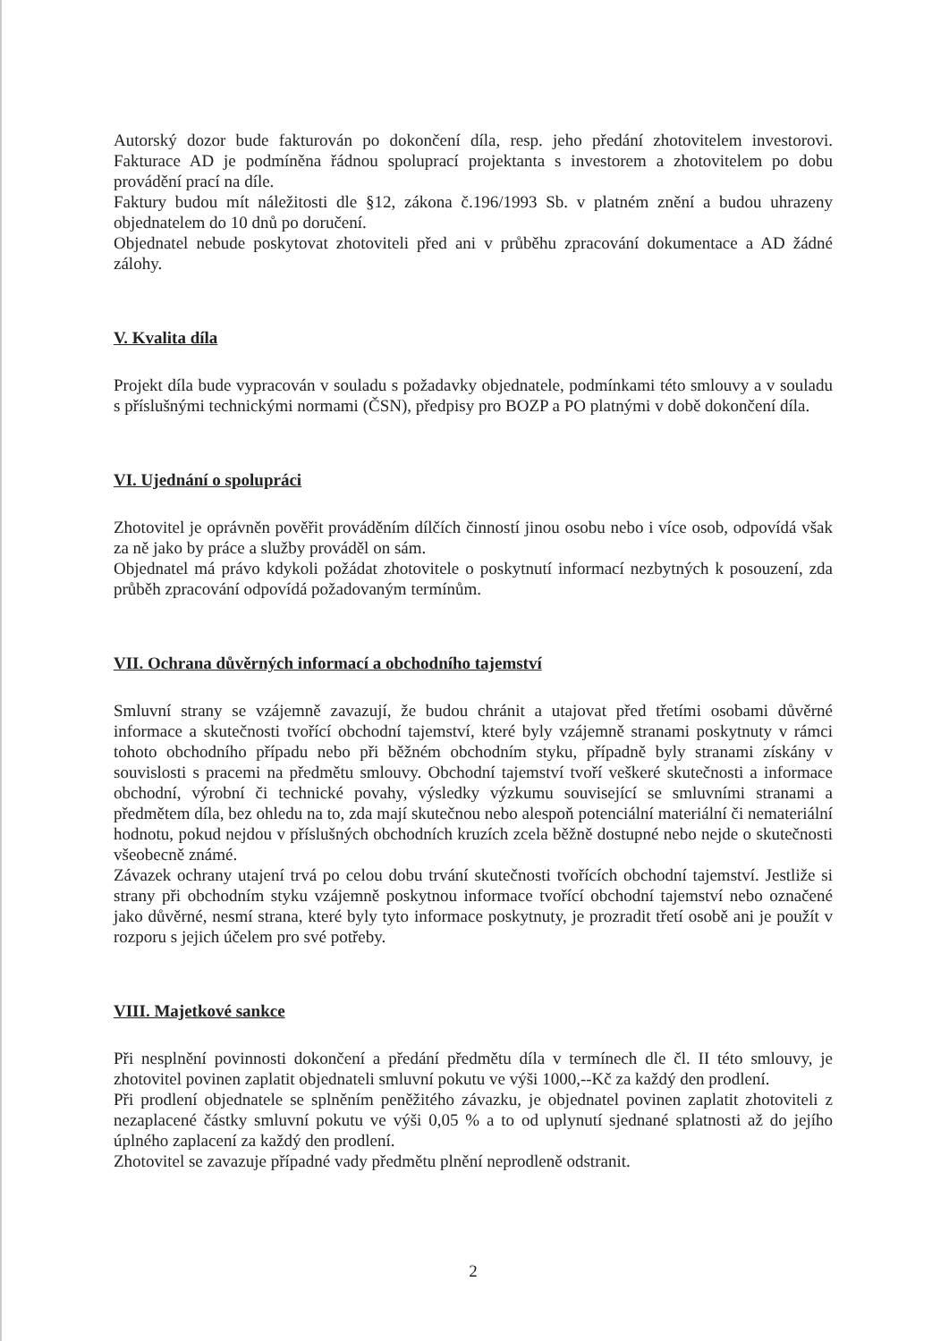Autorský dozor bude fakturován po dokončení díla, resp. jeho předání zhotovitelem investorovi. Fakturace AD je podmíněna řádnou spoluprací projektanta s investorem a zhotovitelem po dobu provádění prací na díle.
Faktury budou mít náležitosti dle §12, zákona č.196/1993 Sb. v platném znění a budou uhrazeny objednatelem do 10 dnů po doručení.
Objednatel nebude poskytovat zhotoviteli před ani v průběhu zpracování dokumentace a AD žádné zálohy.
V. Kvalita díla
Projekt díla bude vypracován v souladu s požadavky objednatele, podmínkami této smlouvy a v souladu s příslušnými technickými normami (ČSN), předpisy pro BOZP a PO platnými v době dokončení díla.
VI. Ujednání o spolupráci
Zhotovitel je oprávněn pověřit prováděním dílčích činností jinou osobu nebo i více osob, odpovídá však za ně jako by práce a služby prováděl on sám.
Objednatel má právo kdykoli požádat zhotovitele o poskytnutí informací nezbytných k posouzení, zda průběh zpracování odpovídá požadovaným termínům.
VII. Ochrana důvěrných informací a obchodního tajemství
Smluvní strany se vzájemně zavazují, že budou chránit a utajovat před třetími osobami důvěrné informace a skutečnosti tvořící obchodní tajemství, které byly vzájemně stranami poskytnuty v rámci tohoto obchodního případu nebo při běžném obchodním styku, případně byly stranami získány v souvislosti s pracemi na předmětu smlouvy. Obchodní tajemství tvoří veškeré skutečnosti a informace obchodní, výrobní či technické povahy, výsledky výzkumu související se smluvními stranami a předmětem díla, bez ohledu na to, zda mají skutečnou nebo alespoň potenciální materiální či nemateriální hodnotu, pokud nejdou v příslušných obchodních kruzích zcela běžně dostupné nebo nejde o skutečnosti všeobecně známé.
Závazek ochrany utajení trvá po celou dobu trvání skutečnosti tvořících obchodní tajemství. Jestliže si strany při obchodním styku vzájemně poskytnou informace tvořící obchodní tajemství nebo označené jako důvěrné, nesmí strana, které byly tyto informace poskytnuty, je prozradit třetí osobě ani je použít v rozporu s jejich účelem pro své potřeby.
VIII. Majetkové sankce
Při nesplnění povinnosti dokončení a předání předmětu díla v termínech dle čl. II této smlouvy, je zhotovitel povinen zaplatit objednateli smluvní pokutu ve výši 1000,--Kč za každý den prodlení.
Při prodlení objednatele se splněním peněžitého závazku, je objednatel povinen zaplatit zhotoviteli z nezaplacené částky smluvní pokutu ve výši 0,05 % a to od uplynutí sjednané splatnosti až do jejího úplného zaplacení za každý den prodlení.
Zhotovitel se zavazuje případné vady předmětu plnění neprodleně odstranit.
2